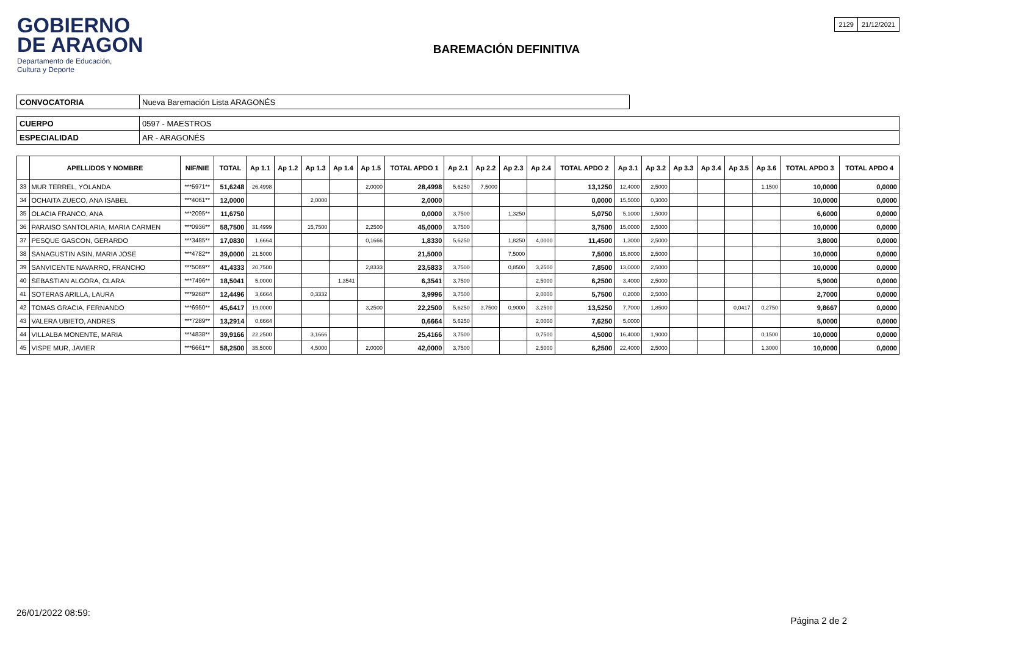GOBIERNO
DE ARAGON
Departamento de Educación,
Cultura y Deporte
BAREMACIÓN DEFINITIVA
| 2129 | 21/12/2021 |
| CONVOCATORIA | Nueva Baremación Lista ARAGONÉS |
| CUERPO | 0597 - MAESTROS |
| ESPECIALIDAD | AR - ARAGONÉS |
| | APELLIDOS Y NOMBRE | NIF/NIE | TOTAL | Ap 1.1 | Ap 1.2 | Ap 1.3 | Ap 1.4 | Ap 1.5 | TOTAL APDO 1 | Ap 2.1 | Ap 2.2 | Ap 2.3 | Ap 2.4 | TOTAL APDO 2 | Ap 3.1 | Ap 3.2 | Ap 3.3 | Ap 3.4 | Ap 3.5 | Ap 3.6 | TOTAL APDO 3 | TOTAL APDO 4 |
| --- | --- | --- | --- | --- | --- | --- | --- | --- | --- | --- | --- | --- | --- | --- | --- | --- | --- | --- | --- | --- | --- | --- |
| 33 | MUR TERREL, YOLANDA | ***5971** | 51,6248 | 26,4998 | | | | 2,0000 | 28,4998 | 5,6250 | 7,5000 | | | 13,1250 | 12,4000 | 2,5000 | | | | 1,1500 | 10,0000 | 0,0000 |
| 34 | OCHAITA ZUECO, ANA ISABEL | ***4061** | 12,0000 | | | 2,0000 | | | 2,0000 | | | | | 0,0000 | 15,5000 | 0,3000 | | | | | 10,0000 | 0,0000 |
| 35 | OLACIA FRANCO, ANA | ***2095** | 11,6750 | | | | | | 0,0000 | 3,7500 | | 1,3250 | | 5,0750 | 5,1000 | 1,5000 | | | | | 6,6000 | 0,0000 |
| 36 | PARAISO SANTOLARIA, MARIA CARMEN | ***0936** | 58,7500 | 31,4999 | | 15,7500 | | 2,2500 | 45,0000 | 3,7500 | | | | 3,7500 | 15,0000 | 2,5000 | | | | | 10,0000 | 0,0000 |
| 37 | PESQUE GASCON, GERARDO | ***3485** | 17,0830 | 1,6664 | | | | 0,1666 | 1,8330 | 5,6250 | | 1,8250 | 4,0000 | 11,4500 | 1,3000 | 2,5000 | | | | | 3,8000 | 0,0000 |
| 38 | SANAGUSTIN ASIN, MARIA JOSE | ***4782** | 39,0000 | 21,5000 | | | | | 21,5000 | | | 7,5000 | | 7,5000 | 15,8000 | 2,5000 | | | | | 10,0000 | 0,0000 |
| 39 | SANVICENTE NAVARRO, FRANCHO | ***5069** | 41,4333 | 20,7500 | | | | 2,8333 | 23,5833 | 3,7500 | | 0,8500 | 3,2500 | 7,8500 | 13,0000 | 2,5000 | | | | | 10,0000 | 0,0000 |
| 40 | SEBASTIAN ALGORA, CLARA | ***7496** | 18,5041 | 5,0000 | | | 1,3541 | | 6,3541 | 3,7500 | | | 2,5000 | 6,2500 | 3,4000 | 2,5000 | | | | | 5,9000 | 0,0000 |
| 41 | SOTERAS ARILLA, LAURA | ***9268** | 12,4496 | 3,6664 | | 0,3332 | | | 3,9996 | 3,7500 | | | 2,0000 | 5,7500 | 0,2000 | 2,5000 | | | | | 2,7000 | 0,0000 |
| 42 | TOMAS GRACIA, FERNANDO | ***6950** | 45,6417 | 19,0000 | | | | 3,2500 | 22,2500 | 5,6250 | 3,7500 | 0,9000 | 3,2500 | 13,5250 | 7,7000 | 1,8500 | | | 0,0417 | 0,2750 | 9,8667 | 0,0000 |
| 43 | VALERA UBIETO, ANDRES | ***7289** | 13,2914 | 0,6664 | | | | | 0,6664 | 5,6250 | | | 2,0000 | 7,6250 | 5,0000 | | | | | | 5,0000 | 0,0000 |
| 44 | VILLALBA MONENTE, MARIA | ***4838** | 39,9166 | 22,2500 | | 3,1666 | | | 25,4166 | 3,7500 | | | 0,7500 | 4,5000 | 16,4000 | 1,9000 | | | | 0,1500 | 10,0000 | 0,0000 |
| 45 | VISPE MUR, JAVIER | ***6661** | 58,2500 | 35,5000 | | 4,5000 | | 2,0000 | 42,0000 | 3,7500 | | | 2,5000 | 6,2500 | 22,4000 | 2,5000 | | | | 1,3000 | 10,0000 | 0,0000 |
26/01/2022 08:59:
Página 2 de 2